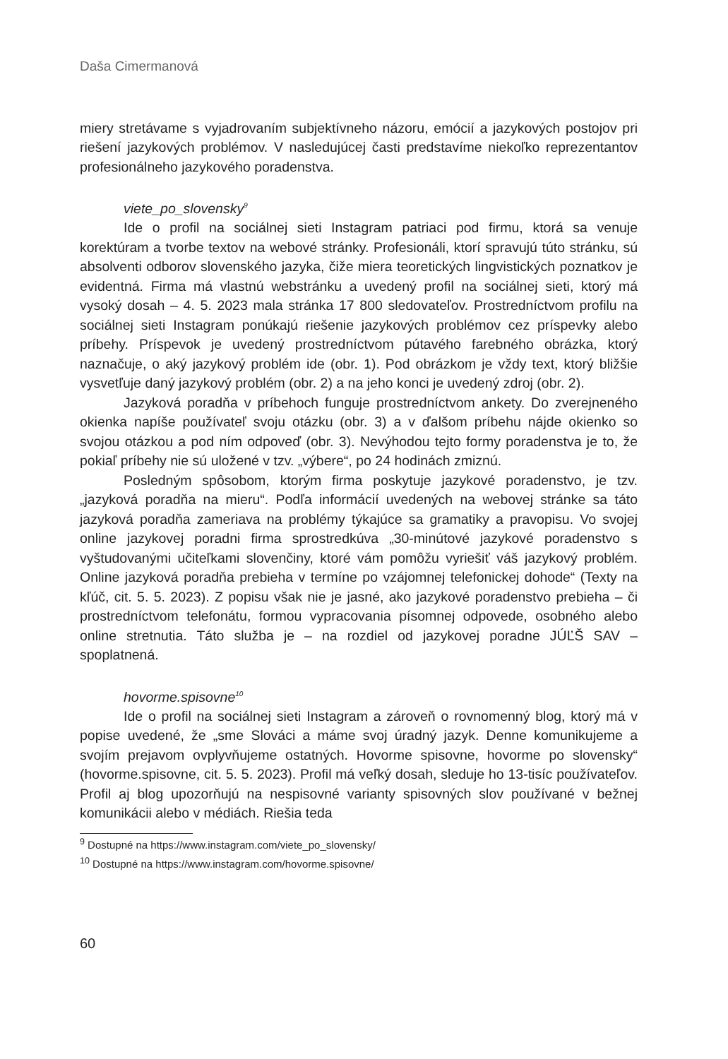Daša Cimermanová
miery stretávame s vyjadrovaním subjektívneho názoru, emócií a jazykových postojov pri riešení jazykových problémov. V nasledujúcej časti predstavíme niekoľko reprezentantov profesionálneho jazykového poradenstva.
viete_po_slovensky<sup>9</sup>
Ide o profil na sociálnej sieti Instagram patriaci pod firmu, ktorá sa venuje korektúram a tvorbe textov na webové stránky. Profesionáli, ktorí spravujú túto stránku, sú absolventi odborov slovenského jazyka, čiže miera teoretických lingvistických poznatkov je evidentná. Firma má vlastnú webstránku a uvedený profil na sociálnej sieti, ktorý má vysoký dosah – 4. 5. 2023 mala stránka 17 800 sledovateľov. Prostredníctvom profilu na sociálnej sieti Instagram ponúkajú riešenie jazykových problémov cez príspevky alebo príbehy. Príspevok je uvedený prostredníctvom pútavého farebného obrázka, ktorý naznačuje, o aký jazykový problém ide (obr. 1). Pod obrázkom je vždy text, ktorý bližšie vysvetľuje daný jazykový problém (obr. 2) a na jeho konci je uvedený zdroj (obr. 2).
Jazyková poradňa v príbehoch funguje prostredníctvom ankety. Do zverejneného okienka napíše používateľ svoju otázku (obr. 3) a v ďalšom príbehu nájde okienko so svojou otázkou a pod ním odpoveď (obr. 3). Nevýhodou tejto formy poradenstva je to, že pokiaľ príbehy nie sú uložené v tzv. „výbere“, po 24 hodinách zmiznú.
Posledným spôsobom, ktorým firma poskytuje jazykové poradenstvo, je tzv. „jazyková poradňa na mieru“. Podľa informácií uvedených na webovej stránke sa táto jazyková poradňa zameriava na problémy týkajúce sa gramatiky a pravopisu. Vo svojej online jazykovej poradni firma sprostredkúva „30-minútové jazykové poradenstvo s vyštudovanými učiteľkami slovenčiny, ktoré vám pomôžu vyriešiť váš jazykový problém. Online jazyková poradňa prebieha v termíne po vzájomnej telefonickej dohode“ (Texty na kľúč, cit. 5. 5. 2023). Z popisu však nie je jasné, ako jazykové poradenstvo prebieha – či prostredníctvom telefonátu, formou vypracovania písomnej odpovede, osobného alebo online stretnutia. Táto služba je – na rozdiel od jazykovej poradne JÚĽŠ SAV – spoplatnená.
hovorme.spisovne<sup>10</sup>
Ide o profil na sociálnej sieti Instagram a zároveň o rovnomenný blog, ktorý má v popise uvedené, že „sme Slováci a máme svoj úradný jazyk. Denne komunikujeme a svojím prejavom ovplyvňujeme ostatných. Hovorme spisovne, hovorme po slovensky“ (hovorme.spisovne, cit. 5. 5. 2023). Profil má veľký dosah, sleduje ho 13-tisíc používateľov. Profil aj blog upozorňujú na nespisovné varianty spisovných slov používané v bežnej komunikácii alebo v médiách. Riešia teda
<sup>9</sup> Dostupné na https://www.instagram.com/viete_po_slovensky/
<sup>10</sup> Dostupné na https://www.instagram.com/hovorme.spisovne/
60